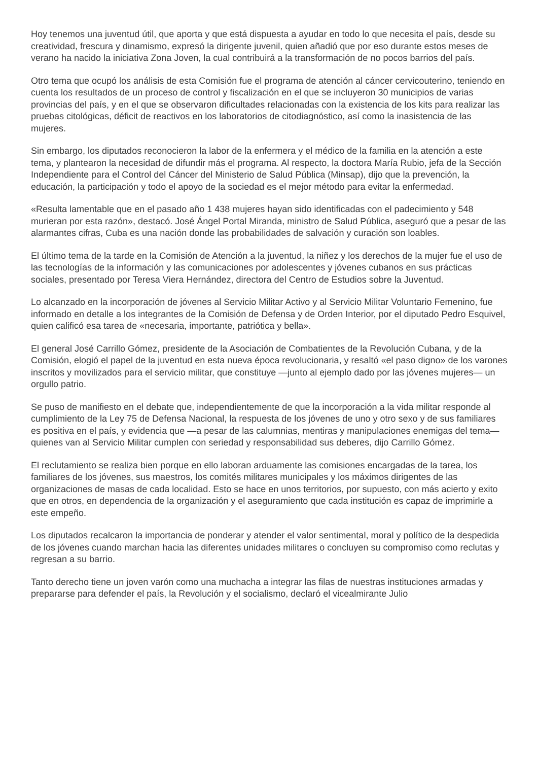Hoy tenemos una juventud útil, que aporta y que está dispuesta a ayudar en todo lo que necesita el país, desde su creatividad, frescura y dinamismo, expresó la dirigente juvenil, quien añadió que por eso durante estos meses de verano ha nacido la iniciativa Zona Joven, la cual contribuirá a la transformación de no pocos barrios del país.
Otro tema que ocupó los análisis de esta Comisión fue el programa de atención al cáncer cervicouterino, teniendo en cuenta los resultados de un proceso de control y fiscalización en el que se incluyeron 30 municipios de varias provincias del país, y en el que se observaron dificultades relacionadas con la existencia de los kits para realizar las pruebas citológicas, déficit de reactivos en los laboratorios de citodiagnóstico, así como la inasistencia de las mujeres.
Sin embargo, los diputados reconocieron la labor de la enfermera y el médico de la familia en la atención a este tema, y plantearon la necesidad de difundir más el programa. Al respecto, la doctora María Rubio, jefa de la Sección Independiente para el Control del Cáncer del Ministerio de Salud Pública (Minsap), dijo que la prevención, la educación, la participación y todo el apoyo de la sociedad es el mejor método para evitar la enfermedad.
«Resulta lamentable que en el pasado año 1 438 mujeres hayan sido identificadas con el padecimiento y 548 murieran por esta razón», destacó. José Ángel Portal Miranda, ministro de Salud Pública, aseguró que a pesar de las alarmantes cifras, Cuba es una nación donde las probabilidades de salvación y curación son loables.
El último tema de la tarde en la Comisión de Atención a la juventud, la niñez y los derechos de la mujer fue el uso de las tecnologías de la información y las comunicaciones por adolescentes y jóvenes cubanos en sus prácticas sociales, presentado por Teresa Viera Hernández, directora del Centro de Estudios sobre la Juventud.
Lo alcanzado en la incorporación de jóvenes al Servicio Militar Activo y al Servicio Militar Voluntario Femenino, fue informado en detalle a los integrantes de la Comisión de Defensa y de Orden Interior, por el diputado Pedro Esquivel, quien calificó esa tarea de «necesaria, importante, patriótica y bella».
El general José Carrillo Gómez, presidente de la Asociación de Combatientes de la Revolución Cubana, y de la Comisión, elogió el papel de la juventud en esta nueva época revolucionaria, y resaltó «el paso digno» de los varones inscritos y movilizados para el servicio militar, que constituye —junto al ejemplo dado por las jóvenes mujeres— un orgullo patrio.
Se puso de manifiesto en el debate que, independientemente de que la incorporación a la vida militar responde al cumplimiento de la Ley 75 de Defensa Nacional, la respuesta de los jóvenes de uno y otro sexo y de sus familiares es positiva en el país, y evidencia que —a pesar de las calumnias, mentiras y manipulaciones enemigas del tema— quienes van al Servicio Militar cumplen con seriedad y responsabilidad sus deberes, dijo Carrillo Gómez.
El reclutamiento se realiza bien porque en ello laboran arduamente las comisiones encargadas de la tarea, los familiares de los jóvenes, sus maestros, los comités militares municipales y los máximos dirigentes de las organizaciones de masas de cada localidad. Esto se hace en unos territorios, por supuesto, con más acierto y exito que en otros, en dependencia de la organización y el aseguramiento que cada institución es capaz de imprimirle a este empeño.
Los diputados recalcaron la importancia de ponderar y atender el valor sentimental, moral y político de la despedida de los jóvenes cuando marchan hacia las diferentes unidades militares o concluyen su compromiso como reclutas y regresan a su barrio.
Tanto derecho tiene un joven varón como una muchacha a integrar las filas de nuestras instituciones armadas y prepararse para defender el país, la Revolución y el socialismo, declaró el vicealmirante Julio